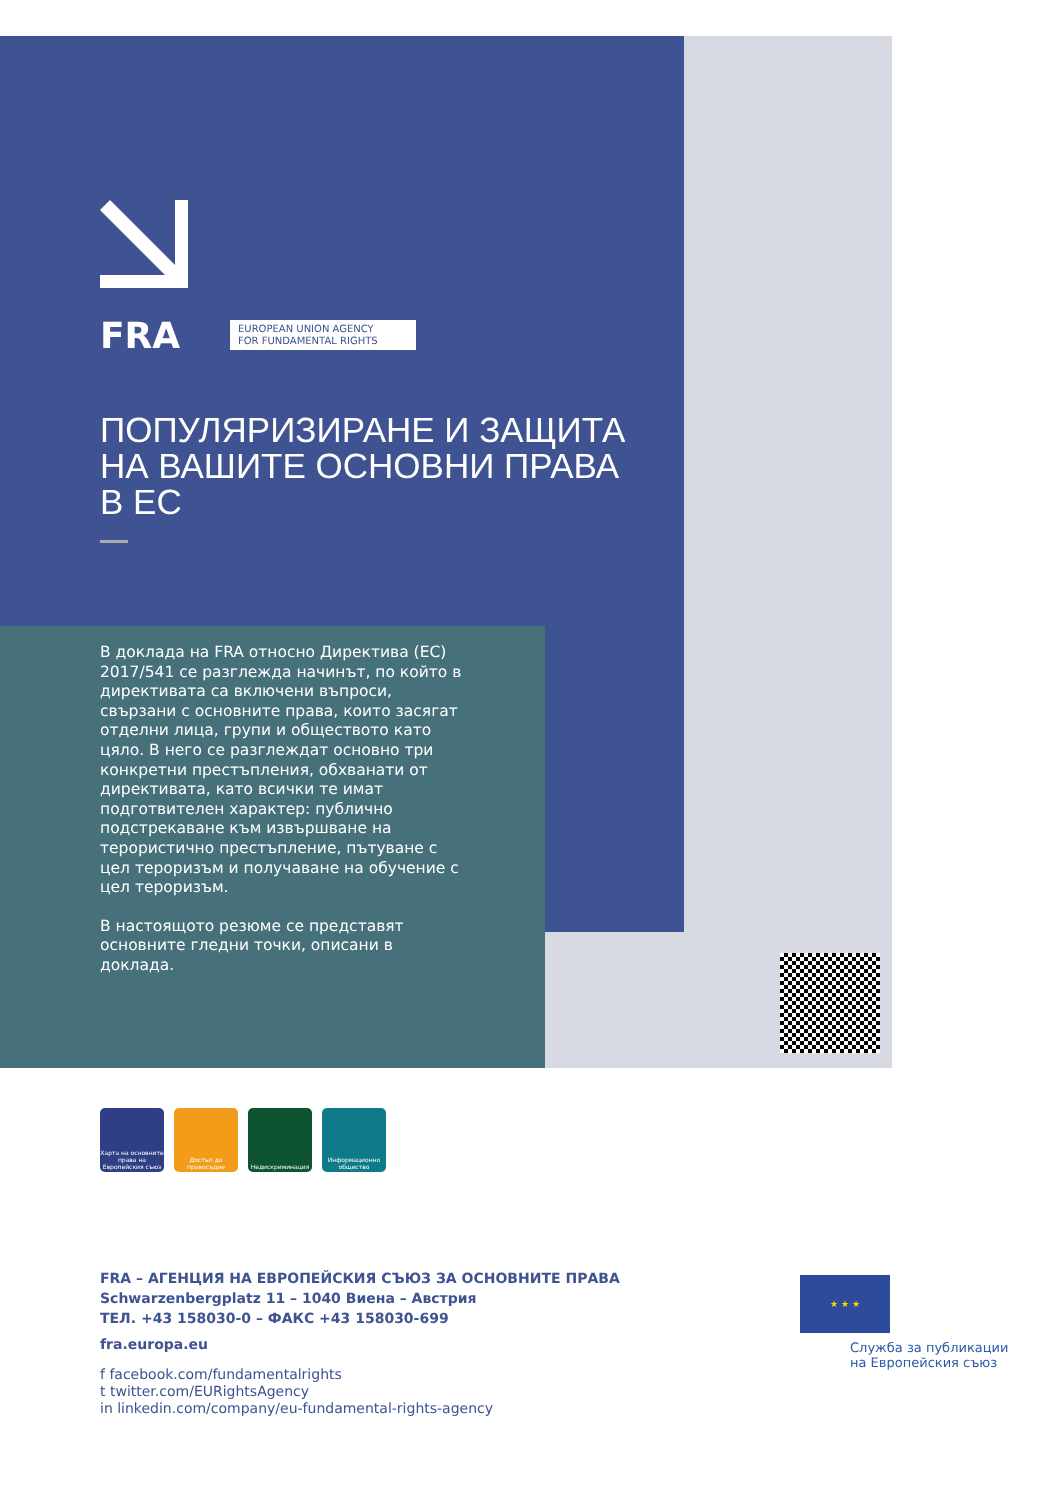FRA EUROPEAN UNION AGENCY
FOR FUNDAMENTAL RIGHTS
ПОПУЛЯРИЗИРАНЕ И ЗАЩИТА
НА ВАШИТЕ ОСНОВНИ ПРАВА
В ЕС
В доклада на FRA относно Директива (ЕС) 2017/541 се разглежда начинът, по който в директивата са включени въпроси, свързани с основните права, които засягат отделни лица, групи и обществото като цяло. В него се разглеждат основно три конкретни престъпления, обхванати от директивата, като всички те имат подготвителен характер: публично подстрекаване към извършване на терористично престъпление, пътуване с цел тероризъм и получаване на обучение с цел тероризъм.
В настоящото резюме се представят основните гледни точки, описани в доклада.
Харта на основните права на Европейския съюз
Достъп до правосъдие
Недискриминация Информационно общество
FRA – АГЕНЦИЯ НА ЕВРОПЕЙСКИЯ СЪЮЗ ЗА ОСНОВНИТЕ ПРАВА
Schwarzenbergplatz 11 – 1040 Виена – Австрия
ТЕЛ. +43 158030-0 – ФАКС +43 158030-699
fra.europa.eu
f facebook.com/fundamentalrights
t twitter.com/EURightsAgency
in linkedin.com/company/eu-fundamental-rights-agency
★ ★ ★
Служба за публикации
на Европейския съюз